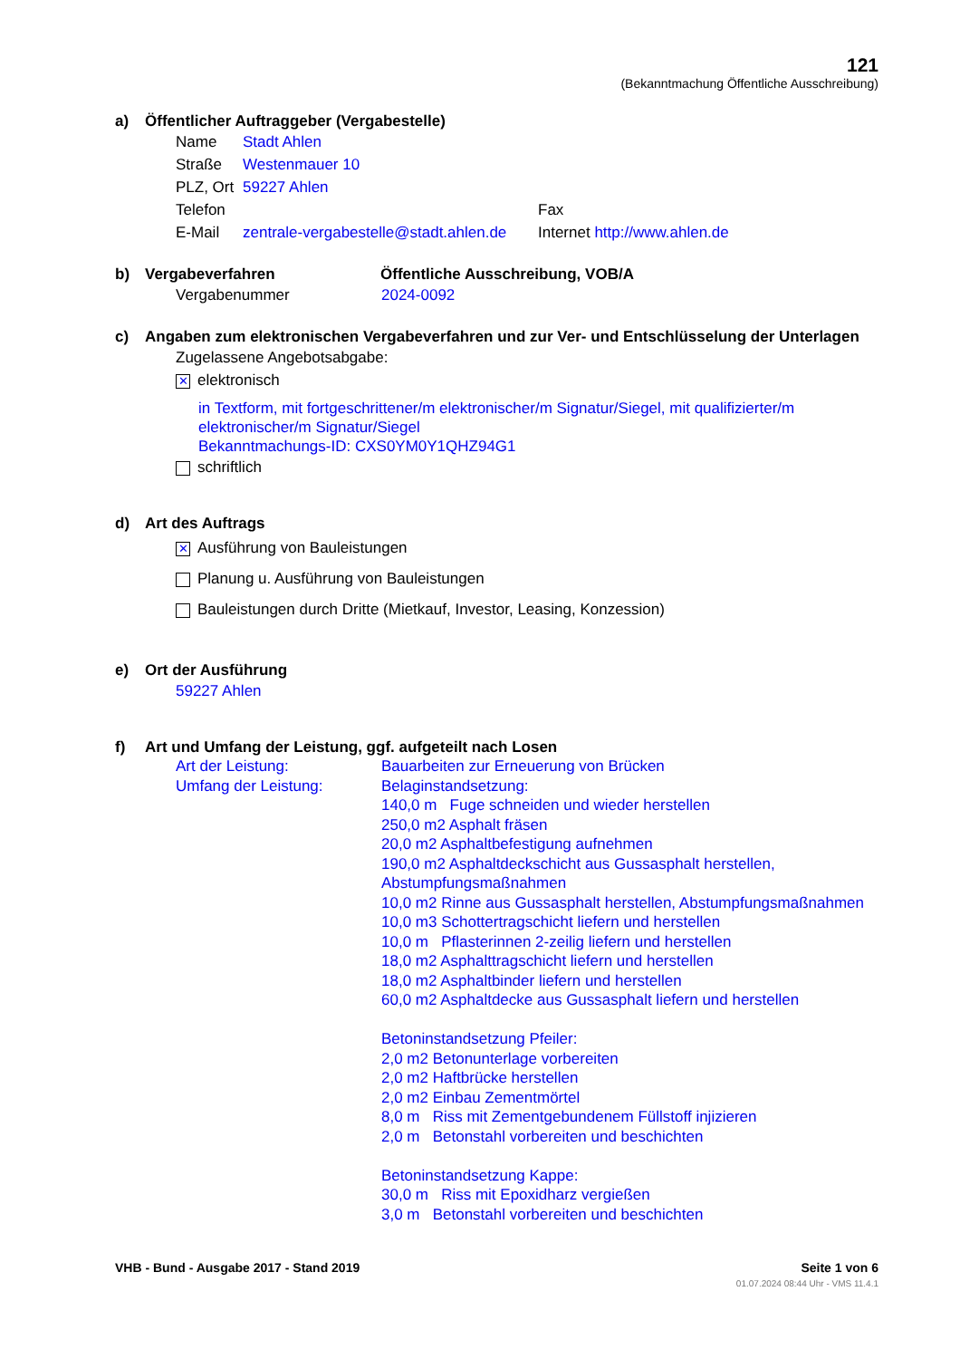121
(Bekanntmachung Öffentliche Ausschreibung)
a) Öffentlicher Auftraggeber (Vergabestelle)
Name Stadt Ahlen
Straße Westenmauer 10
PLZ, Ort 59227 Ahlen
Telefon Fax
E-Mail zentrale-vergabestelle@stadt.ahlen.de Internet http://www.ahlen.de
b) Vergabeverfahren Öffentliche Ausschreibung, VOB/A
Vergabenummer 2024-0092
c) Angaben zum elektronischen Vergabeverfahren und zur Ver- und Entschlüsselung der Unterlagen
Zugelassene Angebotsabgabe:
✕ elektronisch
in Textform, mit fortgeschrittener/m elektronischer/m Signatur/Siegel, mit qualifizierter/m elektronischer/m Signatur/Siegel
Bekanntmachungs-ID: CXS0YM0Y1QHZ94G1
schriftlich
d) Art des Auftrags
✕ Ausführung von Bauleistungen
Planung u. Ausführung von Bauleistungen
Bauleistungen durch Dritte (Mietkauf, Investor, Leasing, Konzession)
e) Ort der Ausführung
59227 Ahlen
f) Art und Umfang der Leistung, ggf. aufgeteilt nach Losen
Art der Leistung: Bauarbeiten zur Erneuerung von Brücken
Umfang der Leistung: Belaginstandsetzung:
140,0 m Fuge schneiden und wieder herstellen
250,0 m2 Asphalt fräsen
20,0 m2 Asphaltbefestigung aufnehmen
190,0 m2 Asphaltdeckschicht aus Gussasphalt herstellen, Abstumpfungsmaßnahmen
10,0 m2 Rinne aus Gussasphalt herstellen, Abstumpfungsmaßnahmen
10,0 m3 Schottertragschicht liefern und herstellen
10,0 m Pflasterinnen 2-zeilig liefern und herstellen
18,0 m2 Asphalttragschicht liefern und herstellen
18,0 m2 Asphaltbinder liefern und herstellen
60,0 m2 Asphaltdecke aus Gussasphalt liefern und herstellen
Betoninstandsetzung Pfeiler:
2,0 m2 Betonunterlage vorbereiten
2,0 m2 Haftbrücke herstellen
2,0 m2 Einbau Zementmörtel
8,0 m Riss mit Zementgebundenem Füllstoff injizieren
2,0 m Betonstahl vorbereiten und beschichten
Betoninstandsetzung Kappe:
30,0 m Riss mit Epoxidharz vergießen
3,0 m Betonstahl vorbereiten und beschichten
VHB - Bund - Ausgabe 2017 - Stand 2019
Seite 1 von 6
01.07.2024 08:44 Uhr - VMS 11.4.1